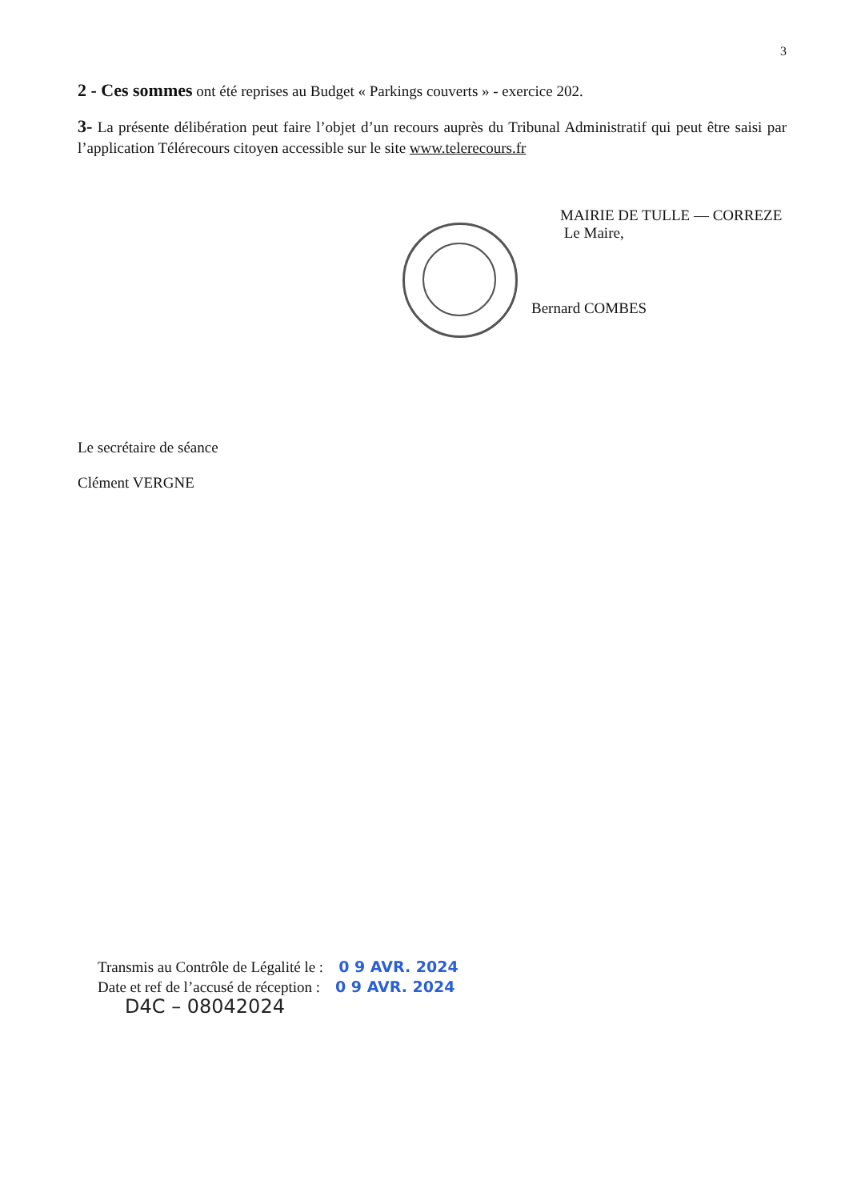3
2 - Ces sommes ont été reprises au Budget « Parkings couverts » - exercice 202.
3- La présente délibération peut faire l’objet d’un recours auprès du Tribunal Administratif qui peut être saisi par l’application Télérecours citoyen accessible sur le site www.telerecours.fr
MAIRIE DE TULLE — CORREZE Le Maire,
Bernard COMBES
Le secrétaire de séance
Clément VERGNE
Transmis au Contrôle de Légalité le : 0 9 AVR. 2024
Date et ref de l’accusé de réception : 0 9 AVR. 2024
D4C – 08042024